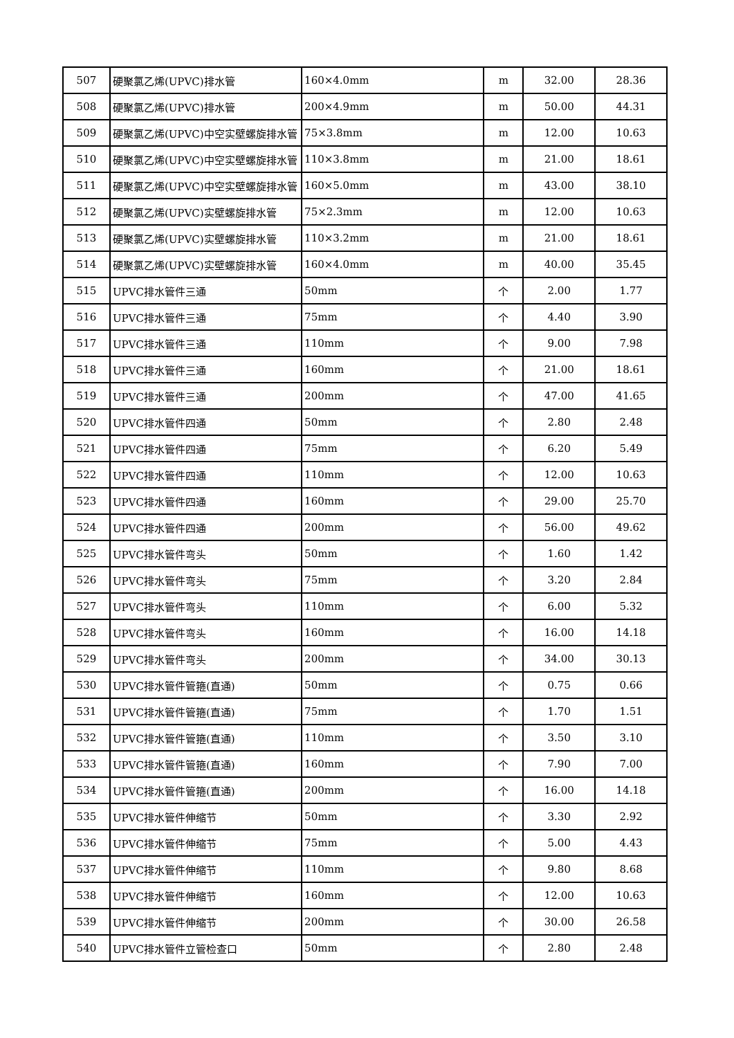| 507 | 硬聚氯乙烯(UPVC)排水管 | 160×4.0mm | m | 32.00 | 28.36 |
| 508 | 硬聚氯乙烯(UPVC)排水管 | 200×4.9mm | m | 50.00 | 44.31 |
| 509 | 硬聚氯乙烯(UPVC)中空实壁螺旋排水管 | 75×3.8mm | m | 12.00 | 10.63 |
| 510 | 硬聚氯乙烯(UPVC)中空实壁螺旋排水管 | 110×3.8mm | m | 21.00 | 18.61 |
| 511 | 硬聚氯乙烯(UPVC)中空实壁螺旋排水管 | 160×5.0mm | m | 43.00 | 38.10 |
| 512 | 硬聚氯乙烯(UPVC)实壁螺旋排水管 | 75×2.3mm | m | 12.00 | 10.63 |
| 513 | 硬聚氯乙烯(UPVC)实壁螺旋排水管 | 110×3.2mm | m | 21.00 | 18.61 |
| 514 | 硬聚氯乙烯(UPVC)实壁螺旋排水管 | 160×4.0mm | m | 40.00 | 35.45 |
| 515 | UPVC排水管件三通 | 50mm | 个 | 2.00 | 1.77 |
| 516 | UPVC排水管件三通 | 75mm | 个 | 4.40 | 3.90 |
| 517 | UPVC排水管件三通 | 110mm | 个 | 9.00 | 7.98 |
| 518 | UPVC排水管件三通 | 160mm | 个 | 21.00 | 18.61 |
| 519 | UPVC排水管件三通 | 200mm | 个 | 47.00 | 41.65 |
| 520 | UPVC排水管件四通 | 50mm | 个 | 2.80 | 2.48 |
| 521 | UPVC排水管件四通 | 75mm | 个 | 6.20 | 5.49 |
| 522 | UPVC排水管件四通 | 110mm | 个 | 12.00 | 10.63 |
| 523 | UPVC排水管件四通 | 160mm | 个 | 29.00 | 25.70 |
| 524 | UPVC排水管件四通 | 200mm | 个 | 56.00 | 49.62 |
| 525 | UPVC排水管件弯头 | 50mm | 个 | 1.60 | 1.42 |
| 526 | UPVC排水管件弯头 | 75mm | 个 | 3.20 | 2.84 |
| 527 | UPVC排水管件弯头 | 110mm | 个 | 6.00 | 5.32 |
| 528 | UPVC排水管件弯头 | 160mm | 个 | 16.00 | 14.18 |
| 529 | UPVC排水管件弯头 | 200mm | 个 | 34.00 | 30.13 |
| 530 | UPVC排水管件管箍(直通) | 50mm | 个 | 0.75 | 0.66 |
| 531 | UPVC排水管件管箍(直通) | 75mm | 个 | 1.70 | 1.51 |
| 532 | UPVC排水管件管箍(直通) | 110mm | 个 | 3.50 | 3.10 |
| 533 | UPVC排水管件管箍(直通) | 160mm | 个 | 7.90 | 7.00 |
| 534 | UPVC排水管件管箍(直通) | 200mm | 个 | 16.00 | 14.18 |
| 535 | UPVC排水管件伸缩节 | 50mm | 个 | 3.30 | 2.92 |
| 536 | UPVC排水管件伸缩节 | 75mm | 个 | 5.00 | 4.43 |
| 537 | UPVC排水管件伸缩节 | 110mm | 个 | 9.80 | 8.68 |
| 538 | UPVC排水管件伸缩节 | 160mm | 个 | 12.00 | 10.63 |
| 539 | UPVC排水管件伸缩节 | 200mm | 个 | 30.00 | 26.58 |
| 540 | UPVC排水管件立管检查口 | 50mm | 个 | 2.80 | 2.48 |